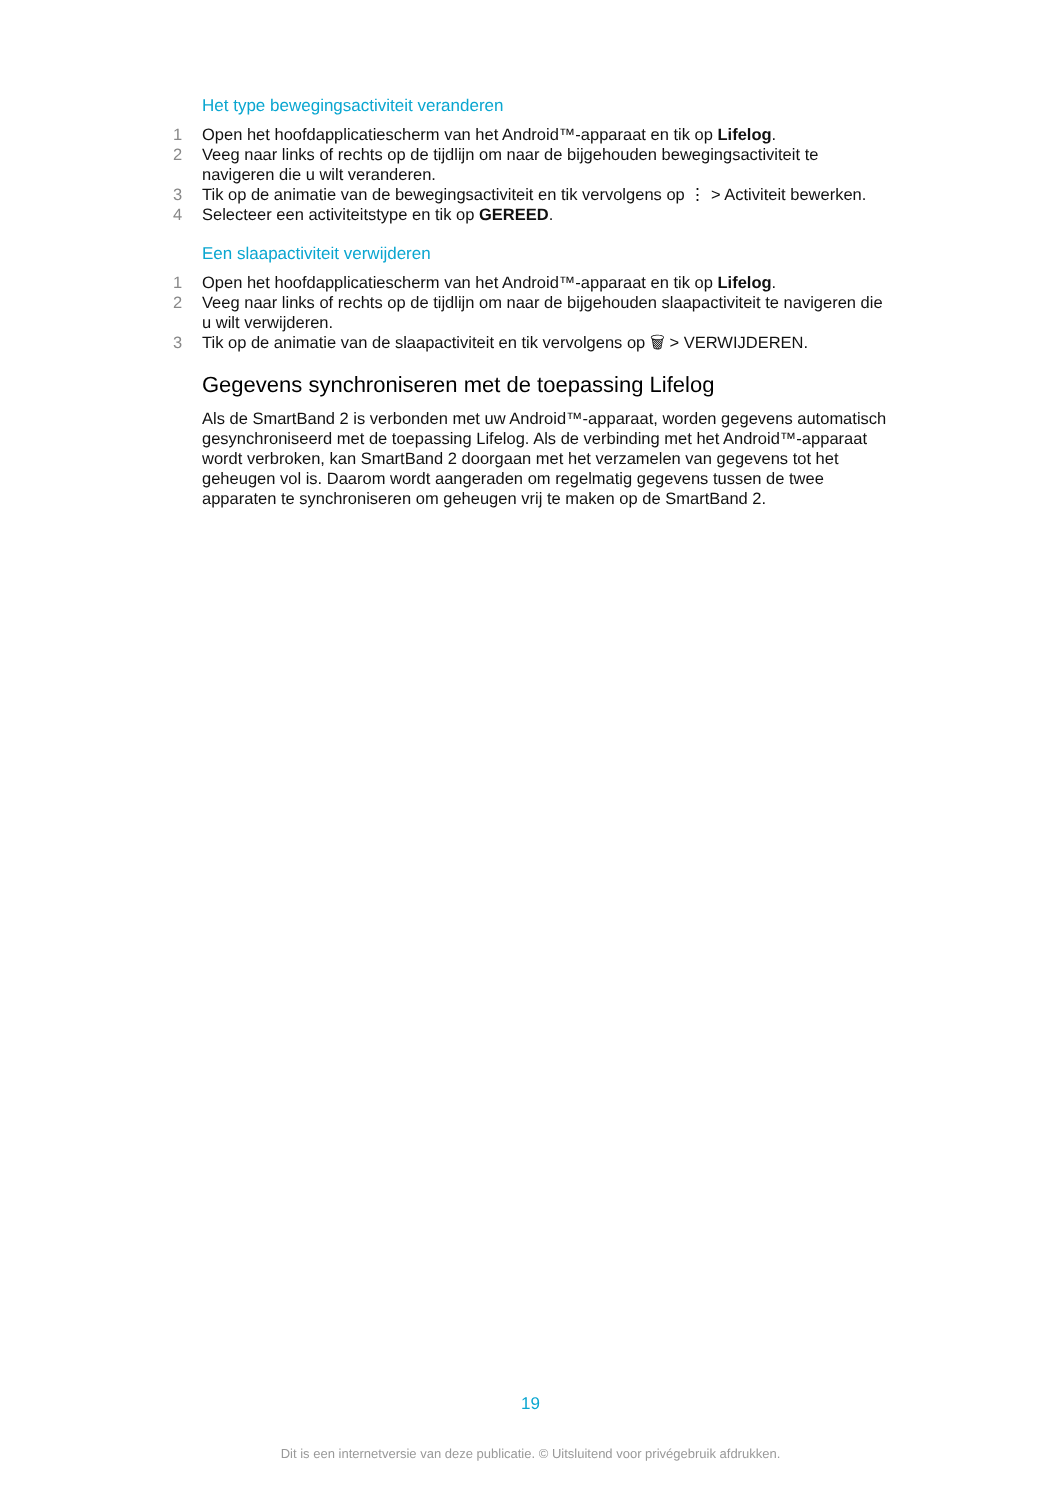Het type bewegingsactiviteit veranderen
1 Open het hoofdapplicatiescherm van het Android™-apparaat en tik op Lifelog.
2 Veeg naar links of rechts op de tijdlijn om naar de bijgehouden bewegingsactiviteit te navigeren die u wilt veranderen.
3 Tik op de animatie van de bewegingsactiviteit en tik vervolgens op ⋮ > Activiteit bewerken.
4 Selecteer een activiteitstype en tik op GEREED.
Een slaapactiviteit verwijderen
1 Open het hoofdapplicatiescherm van het Android™-apparaat en tik op Lifelog.
2 Veeg naar links of rechts op de tijdlijn om naar de bijgehouden slaapactiviteit te navigeren die u wilt verwijderen.
3 Tik op de animatie van de slaapactiviteit en tik vervolgens op 🗑 > VERWIJDEREN.
Gegevens synchroniseren met de toepassing Lifelog
Als de SmartBand 2 is verbonden met uw Android™-apparaat, worden gegevens automatisch gesynchroniseerd met de toepassing Lifelog. Als de verbinding met het Android™-apparaat wordt verbroken, kan SmartBand 2 doorgaan met het verzamelen van gegevens tot het geheugen vol is. Daarom wordt aangeraden om regelmatig gegevens tussen de twee apparaten te synchroniseren om geheugen vrij te maken op de SmartBand 2.
19
Dit is een internetversie van deze publicatie. © Uitsluitend voor privégebruik afdrukken.